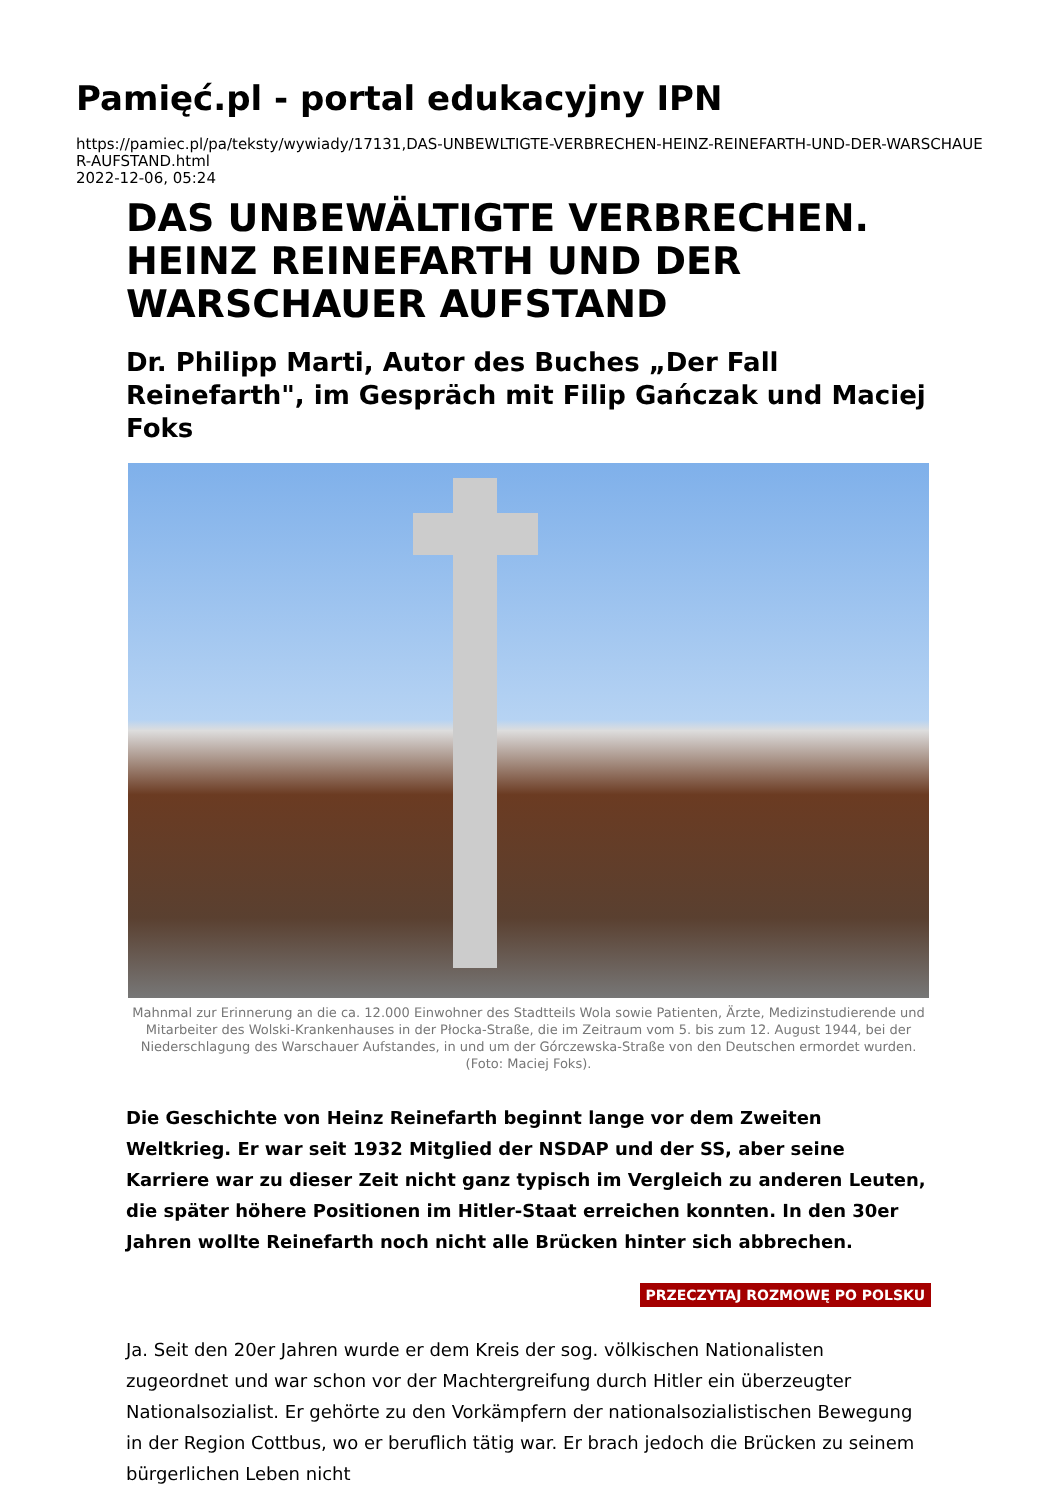Pamięć.pl - portal edukacyjny IPN
https://pamiec.pl/pa/teksty/wywiady/17131,DAS-UNBEWLTIGTE-VERBRECHEN-HEINZ-REINEFARTH-UND-DER-WARSCHAUER-AUFSTAND.html
2022-12-06, 05:24
DAS UNBEWÄLTIGTE VERBRECHEN. HEINZ REINEFARTH UND DER WARSCHAUER AUFSTAND
Dr. Philipp Marti, Autor des Buches „Der Fall Reinefarth", im Gespräch mit Filip Gańczak und Maciej Foks
Mahnmal zur Erinnerung an die ca. 12.000 Einwohner des Stadtteils Wola sowie Patienten, Ärzte, Medizinstudierende und Mitarbeiter des Wolski-Krankenhauses in der Płocka-Straße, die im Zeitraum vom 5. bis zum 12. August 1944, bei der Niederschlagung des Warschauer Aufstandes, in und um der Górczewska-Straße von den Deutschen ermordet wurden. (Foto: Maciej Foks).
Die Geschichte von Heinz Reinefarth beginnt lange vor dem Zweiten Weltkrieg. Er war seit 1932 Mitglied der NSDAP und der SS, aber seine Karriere war zu dieser Zeit nicht ganz typisch im Vergleich zu anderen Leuten, die später höhere Positionen im Hitler-Staat erreichen konnten. In den 30er Jahren wollte Reinefarth noch nicht alle Brücken hinter sich abbrechen.
PRZECZYTAJ ROZMOWĘ PO POLSKU
Ja. Seit den 20er Jahren wurde er dem Kreis der sog. völkischen Nationalisten zugeordnet und war schon vor der Machtergreifung durch Hitler ein überzeugter Nationalsozialist. Er gehörte zu den Vorkämpfern der nationalsozialistischen Bewegung in der Region Cottbus, wo er beruflich tätig war. Er brach jedoch die Brücken zu seinem bürgerlichen Leben nicht